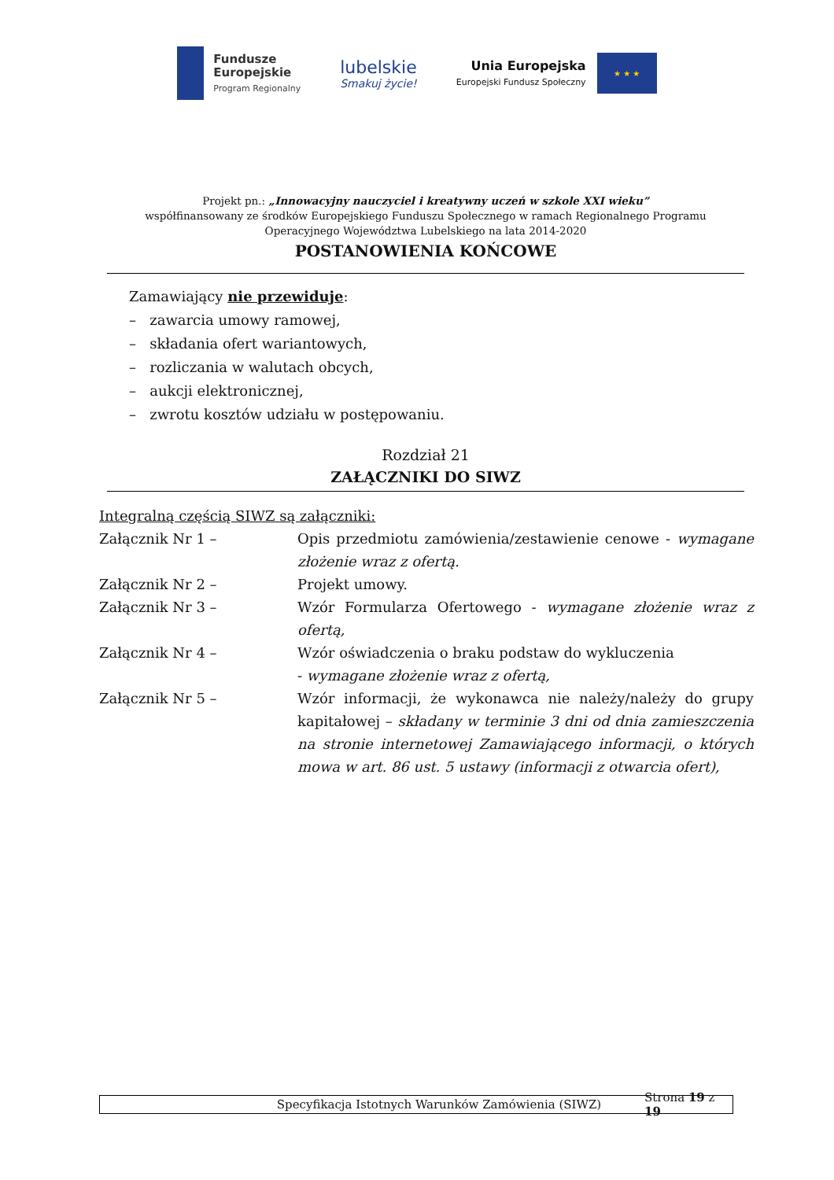Fundusze
Europejskie
Program Regionalny
lubelskie
Smakuj życie!
Unia Europejska
Europejski Fundusz Społeczny
★ ★ ★
Projekt pn.: „Innowacyjny nauczyciel i kreatywny uczeń w szkole XXI wieku”
współfinansowany ze środków Europejskiego Funduszu Społecznego w ramach Regionalnego Programu Operacyjnego Województwa Lubelskiego na lata 2014-2020
POSTANOWIENIA KOŃCOWE
Zamawiający nie przewiduje:
– zawarcia umowy ramowej,
– składania ofert wariantowych,
– rozliczania w walutach obcych,
– aukcji elektronicznej,
– zwrotu kosztów udziału w postępowaniu.
Rozdział 21
ZAŁĄCZNIKI DO SIWZ
Integralną częścią SIWZ są załączniki:
Załącznik Nr 1 – Opis przedmiotu zamówienia/zestawienie cenowe - wymagane złożenie wraz z ofertą.
Załącznik Nr 2 – Projekt umowy.
Załącznik Nr 3 – Wzór Formularza Ofertowego - wymagane złożenie wraz z ofertą,
Załącznik Nr 4 – Wzór oświadczenia o braku podstaw do wykluczenia
- wymagane złożenie wraz z ofertą,
Załącznik Nr 5 – Wzór informacji, że wykonawca nie należy/należy do grupy kapitałowej – składany w terminie 3 dni od dnia zamieszczenia na stronie internetowej Zamawiającego informacji, o których mowa w art. 86 ust. 5 ustawy (informacji z otwarcia ofert),
Specyfikacja Istotnych Warunków Zamówienia (SIWZ) Strona 19 z 19